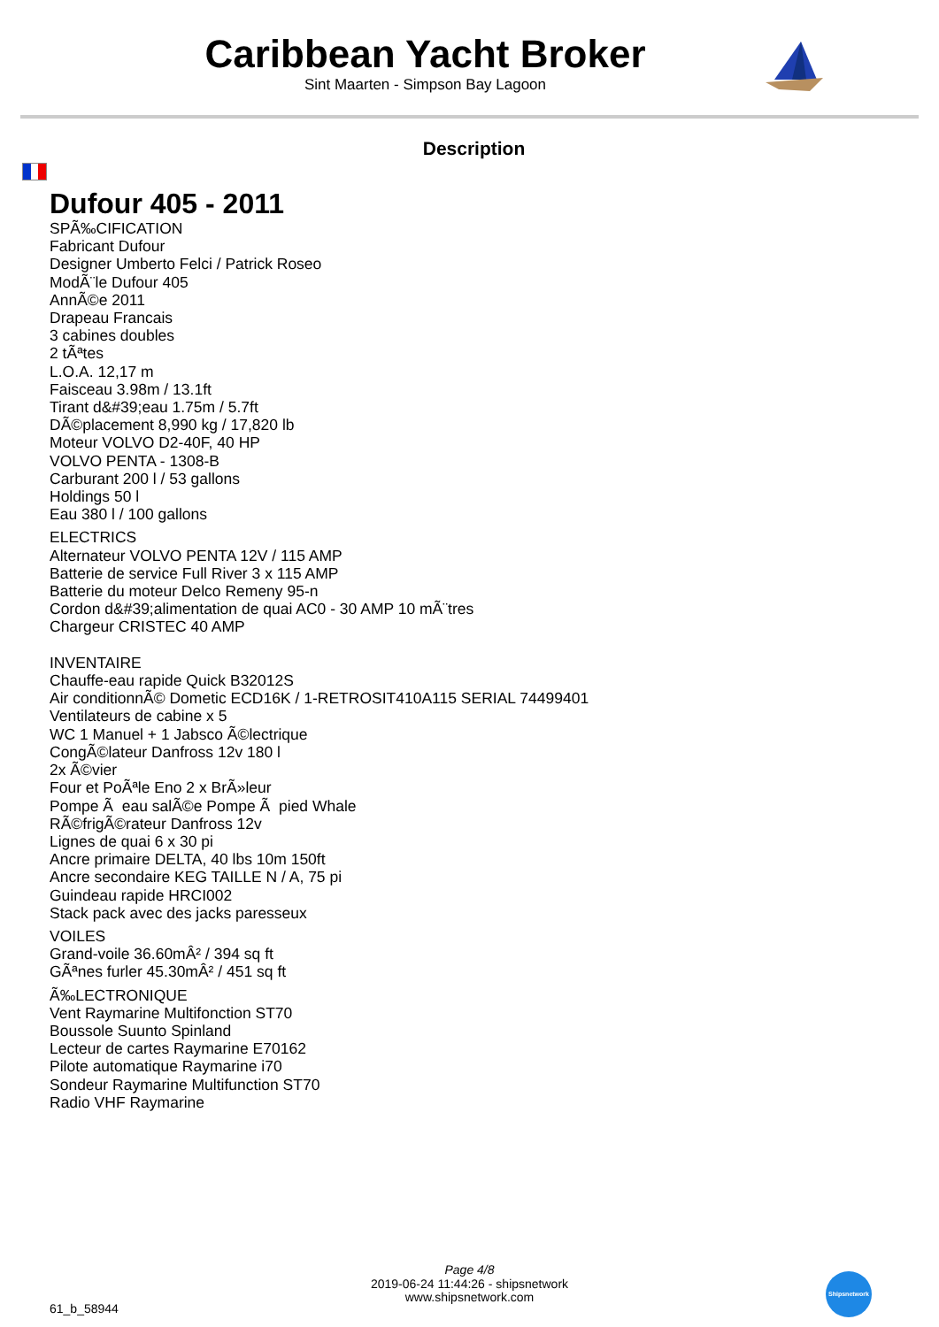Caribbean Yacht Broker
Sint Maarten - Simpson Bay Lagoon
Description
Dufour 405 - 2011
SPÃ‰CIFICATION
Fabricant Dufour
Designer Umberto Felci / Patrick Roseo
ModÃ¨le Dufour 405
AnnÃ©e 2011
Drapeau Francais
3 cabines doubles
2 tÃªtes
L.O.A. 12,17 m
Faisceau 3.98m / 13.1ft
Tirant d&#39;eau 1.75m / 5.7ft
DÃ©placement 8,990 kg / 17,820 lb
Moteur VOLVO D2-40F, 40 HP
VOLVO PENTA - 1308-B
Carburant 200 l / 53 gallons
Holdings 50 l
Eau 380 l / 100 gallons
ELECTRICS
Alternateur VOLVO PENTA 12V / 115 AMP
Batterie de service Full River 3 x 115 AMP
Batterie du moteur Delco Remeny 95-n
Cordon d&#39;alimentation de quai AC0 - 30 AMP 10 mÃ¨tres
Chargeur CRISTEC 40 AMP
INVENTAIRE
Chauffe-eau rapide Quick B32012S
Air conditionnÃ© Dometic ECD16K / 1-RETROSIT410A115 SERIAL 74499401
Ventilateurs de cabine x 5
WC 1 Manuel + 1 Jabsco Ã©lectrique
CongÃ©lateur Danfross 12v 180 l
2x Ã©vier
Four et PoÃªle Eno 2 x BrÃ»leur
Pompe Ã eau salÃ©e Pompe Ã pied Whale
RÃ©frigÃ©rateur Danfross 12v
Lignes de quai 6 x 30 pi
Ancre primaire DELTA, 40 lbs 10m 150ft
Ancre secondaire KEG TAILLE N / A, 75 pi
Guindeau rapide HRCI002
Stack pack avec des jacks paresseux
VOILES
Grand-voile 36.60mÂ² / 394 sq ft
GÃªnes furler 45.30mÂ² / 451 sq ft
Ã‰LECTRONIQUE
Vent Raymarine Multifonction ST70
Boussole Suunto Spinland
Lecteur de cartes Raymarine E70162
Pilote automatique Raymarine i70
Sondeur Raymarine Multifunction ST70
Radio VHF Raymarine
Page 4/8
2019-06-24 11:44:26 - shipsnetwork
www.shipsnetwork.com
61_b_58944
Shipsnetwork